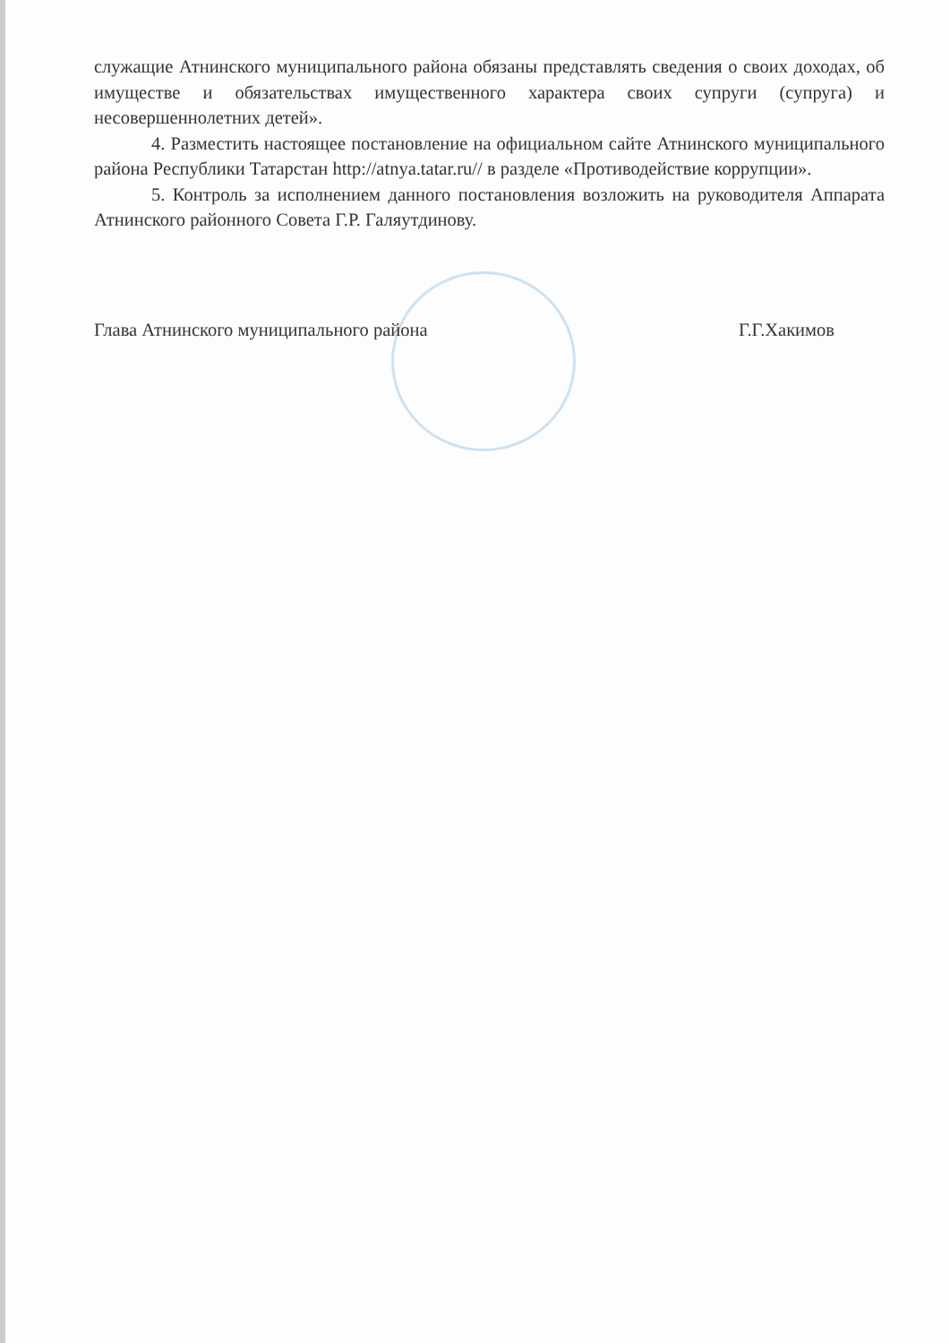служащие Атнинского муниципального района обязаны представлять сведения о своих доходах, об имуществе и обязательствах имущественного характера своих супруги (супруга) и несовершеннолетних детей».
4. Разместить настоящее постановление на официальном сайте Атнинского муниципального района Республики Татарстан http://atnya.tatar.ru// в разделе «Противодействие коррупции».
5. Контроль за исполнением данного постановления возложить на руководителя Аппарата Атнинского районного Совета Г.Р. Галяутдинову.
Глава Атнинского муниципального района Г.Г.Хакимов